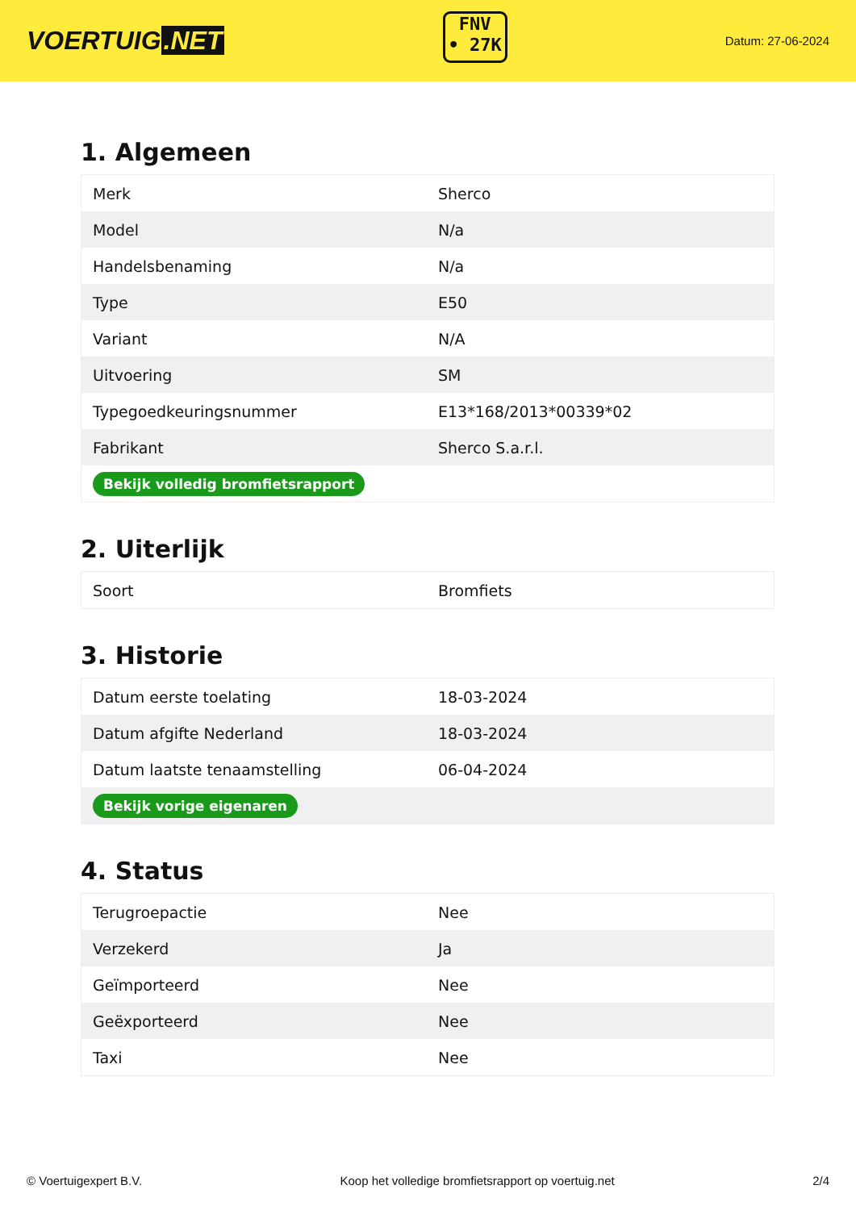VOERTUIG.NET
FNV
• 27K
Datum: 27-06-2024
1. Algemeen
| Merk | Sherco |
| Model | N/a |
| Handelsbenaming | N/a |
| Type | E50 |
| Variant | N/A |
| Uitvoering | SM |
| Typegoedkeuringsnummer | E13*168/2013*00339*02 |
| Fabrikant | Sherco S.a.r.l. |
| Bekijk volledig bromfietsrapport | |
2. Uiterlijk
| Soort | Bromfiets |
3. Historie
| Datum eerste toelating | 18-03-2024 |
| Datum afgifte Nederland | 18-03-2024 |
| Datum laatste tenaamstelling | 06-04-2024 |
| Bekijk vorige eigenaren | |
4. Status
| Terugroepactie | Nee |
| Verzekerd | Ja |
| Geïmporteerd | Nee |
| Geëxporteerd | Nee |
| Taxi | Nee |
© Voertuigexpert B.V. Koop het volledige bromfietsrapport op voertuig.net 2/4